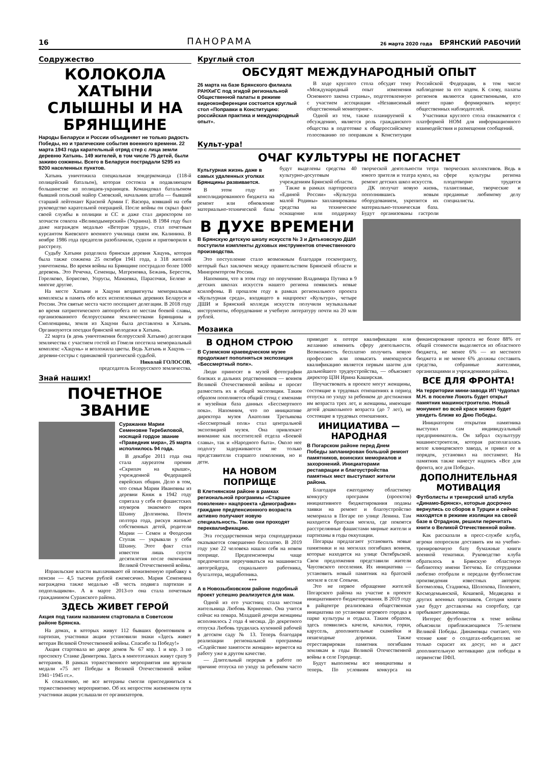16 ПАНОРАМА 26 марта 2020 года БРЯНСКИЙ РАБОЧИЙ
Содружество
КОЛОКОЛА ХАТЫНИ СЛЫШНЫ И НА БРЯНЩИНЕ
Народы Беларуси и России объединяет не только радость Победы, но и трагические события военного времени. 22 марта 1943 года карательный отряд стер с лица земли деревню Хатынь. 149 жителей, в том числе 75 детей, были заживо сожжены. Всего в Беларуси пострадали 5295 из 9200 населенных пунктов.
Хатынь уничтожила специальная зондеркоманда (118-й полицейский батальон), которая состояла в подавляющем большинстве из полицаев-украинцев. Командовал батальоном бывший польский майор Смовский, начальник штаба — бывший старший лейтенант Красной Армии Г. Васюра, взявший на себя руководство карательной операцией. После войны он скрыл факт своей службы в полиции и СС и даже стал директором по хозчасти совхоза «Великодымерский» (Украина). В 1984 году был даже награжден медалью «Ветеран труда», стал почетным курсантом Киевского военного училища связи им. Калинина. В ноябре 1986 года предателя разоблачили, судили и приговорили к расстрелу.
Судьбу Хатыни разделила брянская деревня Хацунь, которая была также сожжена 25 октября 1941 года, а 318 жителей уничтожены. Во время войны на Брянщине пострадало более 1000 деревень. Это Речечка, Семенцы, Матреновка, Бежань, Бересток, Горелково, Борисово, Упрусы, Мамаевка, Парасочки, Белево и многие другие.
На месте Хатыни и Хацуни воздвигнуты мемориальные комплексы в память обо всех испепеленных деревнях Беларуси и России. Эти святые места часто посещают делегации. В 2018 году во время патриотического автопробега по местам боевой славы, организованного белорусскими землячествами Брянщины и Смоленщины, земля из Хацуни была доставлена в Хатынь. Организуются поездки брянской молодежи в Хатынь.
22 марта (в день уничтожения белорусской Хатыни) делегация землячества с участием гостей из Гомеля посетила мемориальный комплекс «Хацунь» и возложила цветы. Ведь Хатынь и Хацунь — деревни-сестры с одинаковой трагической судьбой.
Николай ГОЛОСОВ,
председатель Белорусского землячества.
Знай наших!
ПОЧЕТНОЕ ЗВАНИЕ
Суражанке Марии Семеновне Теребиловой, носящей гордое звание «Праведник мира», 25 марта исполнилось 94 года.
В декабре 2011 года она стала лауреатом премии «Скрипач на крыше», учрежденной Федерацией еврейских общин. Дело в том, что семья Марии Ивановны из деревни Княж в 1942 году спрятала у себя от фашистских изуверов знакомого еврея Шхину Долгинова. Почти полтора года, рискуя жизнью собственных детей, родители Марии — Семен и Феодосия Ступак — укрывали у себя Шхину. Этот факт стал известен лишь спустя десятилетия после окончания Великой Отечественной войны.
Израильские власти выплачивают ей пожизненную прибавку к пенсии — 4,5 тысячи рублей ежемесячно. Мария Семеновна награждена также медалью «В честь подвига партизан и подпольщиков». А в марте 2013-го она стала почетным гражданином Суражского района.
ЗДЕСЬ ЖИВЕТ ГЕРОЙ
Акция под таким названием стартовала в Советском районе Брянска.
На домах, в которых живут 112 бывших фронтовиков и партизан, участники акции установили знаки «Здесь живет ветеран Великой Отечественной войны. Спасибо за Победу!»
Акция стартовала во дворе домов № 67 кор. 1 и кор. 3 по проспекту Станке Димитрова. Здесь в многоэтажках живут сразу 9 ветеранов. В рамках торжественного мероприятия им вручили медали «75 лет Победы в Великой Отечественной войне 1941−1945 гг.».
К сожалению, не все ветераны смогли присоединиться к торжественному мероприятию. Об их непростом жизненном пути участники акции услышали от организаторов.
Круглый стол
ОБСУДЯТ МЕЖДУНАРОДНЫЙ ОПЫТ
26 марта на базе Брянского филиала РАНХиГС под эгидой региональной Общественной палаты в режиме видеоконференции состоится круглый стол «Поправки в Конституцию: российская практика и международный опыт».
В ходе круглого стола обсудят тему «Международный опыт изменения Основного закона страны», подготовленную с участием ассоциации «Независимый общественный мониторинг».
Одной из тем, также планируемой к обсуждению, является роль гражданского общества в подготовке к общероссийскому голосованию по поправкам к Конституции Российской Федерации, в том числе наблюдение за его ходом. К слову, палаты регионов являются единственными, кто имеет право формировать корпус общественных наблюдателей.
Участники круглого стола ознакомятся с платформой НОМ для информационного взаимодействия и размещения сообщений.
Культ-ура!
ОЧАГ КУЛЬТУРЫ НЕ ПОГАСНЕТ
Культурная жизнь даже в самых удаленных уголках Брянщины развивается.
В этом году из консолидированного бюджета на ремонт или обновление материально-технической базы будут выделены средства 40 культурно-досуговым учреждениям Брянской области.
Также в рамках партпроекта «Единой России» «Культура малой Родины» запланированы средства на техническое оснащение или поддержку творческой деятельности тетра юного зрителя и театра кукол, на ремонт детских школ искусств.
ДК получат новую жизнь, пополнившись новым оборудованием, укрепится их материально-техническая база. Будут организованы гастроли творческих коллективов. Ведь в сфере культуры региона плодотворно трудятся талантливые, творческие и преданные любимому делу специалисты.
В ДУХЕ ВРЕМЕНИ
В Брянскую детскую школу искусств № 3 и Дятьковскую ДШИ поступили комплекты духовых инструментов отечественного производства.
Это поступление стало возможным благодаря госконтракту, который был заключен между правительством Брянской области и Минпромторгом России.
Напомним, что в этом году по поручению Владимира Путина в 9 детских школах искусств нашего региона появились новые ксилофоны. В прошлом году в рамках регионального проекта «Культурная среда», входящего в нацпроект «Культура», четыре ДШИ и Брянский колледж искусств получили музыкальные инструменты, оборудование и учебную литературу почти на 20 млн рублей.
Мозаика
В ОДНОМ СТРОЮ
В Суземском краеведческом музее продолжает пополняться экспозиция «Бессмертный полк».
Люди приносят в музей фотографии близких и дальних родственников — воинов Великой Отечественной войны и просят разместить их в общей экспозиции. Таким образом пополняется общий стенд с именами и музейная база данных «Бессмертного пока». Напомним, что по инициативе директора музея Анатолия Третьякова «Бессмертный полк» стал центральной экспозицией музея. Она привлекает внимание как посетителей отдела «Боевой славы», так и «Народного быта». Около нее подолгу задерживаются не только представители старшего поколения, но и дети.
НА НОВОМ ПОПРИЩЕ
В Клетнянском районе в рамках региональной программы «Старшее поколение» нацпроекта «Демография» граждане предпенсионного возраста активно получают новую специальность. Также они проходят переквалификацию.
Эта государственная мера соцподдержки оказывается совершенно бесплатно. В 2019 году уже 22 человека нашли себя на новом поприще. Предпенсионеры чаще предпочитали переучиваться на машиниста автогрейдера, социального работника, бухгалтера, медработника.
***
А в Новозыбковском районе подобный проект успешно реализуется для мам.
Одной из его участниц стала местная жительница Любовь Корнеенко. Она учится сейчас на повара. Младшей дочери женщины исполнилось 2 года 4 месяца. До декретного отпуска Любовь трудилась кухонной рабочей в детском саду № 13. Теперь благодаря реализации региональной программы «Содействие занятости женщин» вернется на работу уже в другом качестве.
— Длительный перерыв в работе по причине отпуска по уходу за ребенком часто приводит к потере квалификации или желанию изменить сферу деятельности. Возможность бесплатно получить новую профессию или повысить имеющуюся квалификацию является первым шагом для дальнейшего трудоустройства, — объясняет директор ЦЗН Ирина Каширская.
Поучаствовать в проекте могут женщины, состоящие в трудовых отношениях в период отпуска по уходу за ребенком до достижения им возраста трех лет, и женщины, имеющие детей дошкольного возраста (до 7 лет), не состоящие в трудовых отношениях.
ИНИЦИАТИВА — НАРОДНАЯ
В Погарском районе перед Днем Победы запланирован большой ремонт памятников, воинских мемориалов и захоронений. Инициаторами реставрации и благоустройства памятных мест выступают жители района.
Благодаря ежегодному областному конкурсу программ (проектов) инициативного бюджетирования поданы заявки на ремонт и благоустройство мемориала в Погаре по улице Ленина. Там находится братская могила, где покоятся расстрелянные фашистами мирные жители и партизаны в годы оккупации.
Погарцы предлагают установить новые памятники и на могилах погибших воинов, которые находятся на улице Октябрьской. Свои предложения представили жители Чаусовского поселения. Их инициатива — установить новый памятник на братской могиле в селе Сопычи.
Это не первое обращение жителей Погарского района на участие в проекте инициативного бюджетирования. В 2019 году в райцентре реализована общественная инициатива по установке игрового городка в парке культуры и отдыха. Таким образом, здесь появились качели, качалки, горки, карусель, дополнительные скамейки и пешеходные дорожки. Также отреставрирован памятник погибшим землякам в годы Великой Отечественной войны в селе Городище.
Будут выполнены все инициативы и теперь. По условиям конкурса на финансирование проекта не более 88% от общей стоимости выделяется из областного бюджета, не менее 6% — из местного бюджета и не менее 6% должны составить средства, собранные жителями, организациями и учреждениями района.
ВСЕ ДЛЯ ФРОНТА!
На территории мини-завода ИП Чудопал М.Н. в поселке Локоть будет открыт памятник машиностроителю. Новый монумент во всей красе можно будет увидеть ближе ко Дню Победы.
Инициатором открытия памятника выступил сам индивидуальный предприниматель. Он забрал скульптуру машиностроителя, которая располагалась возле клинцовского завода, и привел ее в порядок, установил на постамент. На памятник также нанесут надпись «Все для фронта, все для Победы».
ДОПОЛНИТЕЛЬНАЯ МОТИВАЦИЯ
Футболисты и тренерский штаб клуба «Динамо-Брянск», которые досрочно вернулись со сборов в Турции и сейчас находятся в режиме изоляции на своей базе в Отрадном, решили перечитать книги о Великой Отечественной войне.
Как рассказали в пресс-службе клуба, игроки попросили доставить им на учебно-тренировочную базу бумажные книги военной тематики. Руководство клуба обратилось в Брянскую областную библиотеку имени Тютчева. Ее сотрудники любезно отобрали и передали футболистам произведения известных авторов: Богомолова, Стаднюка, Шолохова, Полевого, Космодемьянской, Кошевой, Медведева и других военных прозаиков. Сегодня книги уже будут доставлены на спортбазу, где пребывают динамовцы.
Интерес футболистов к теме войны объяснили приближающимся 75-летием Великой Победы. Динамовцы считают, что чтение книг о солдатах-победителях не только скрасит их досуг, но и даст дополнительную мотивацию для победы в первенстве ПФЛ.